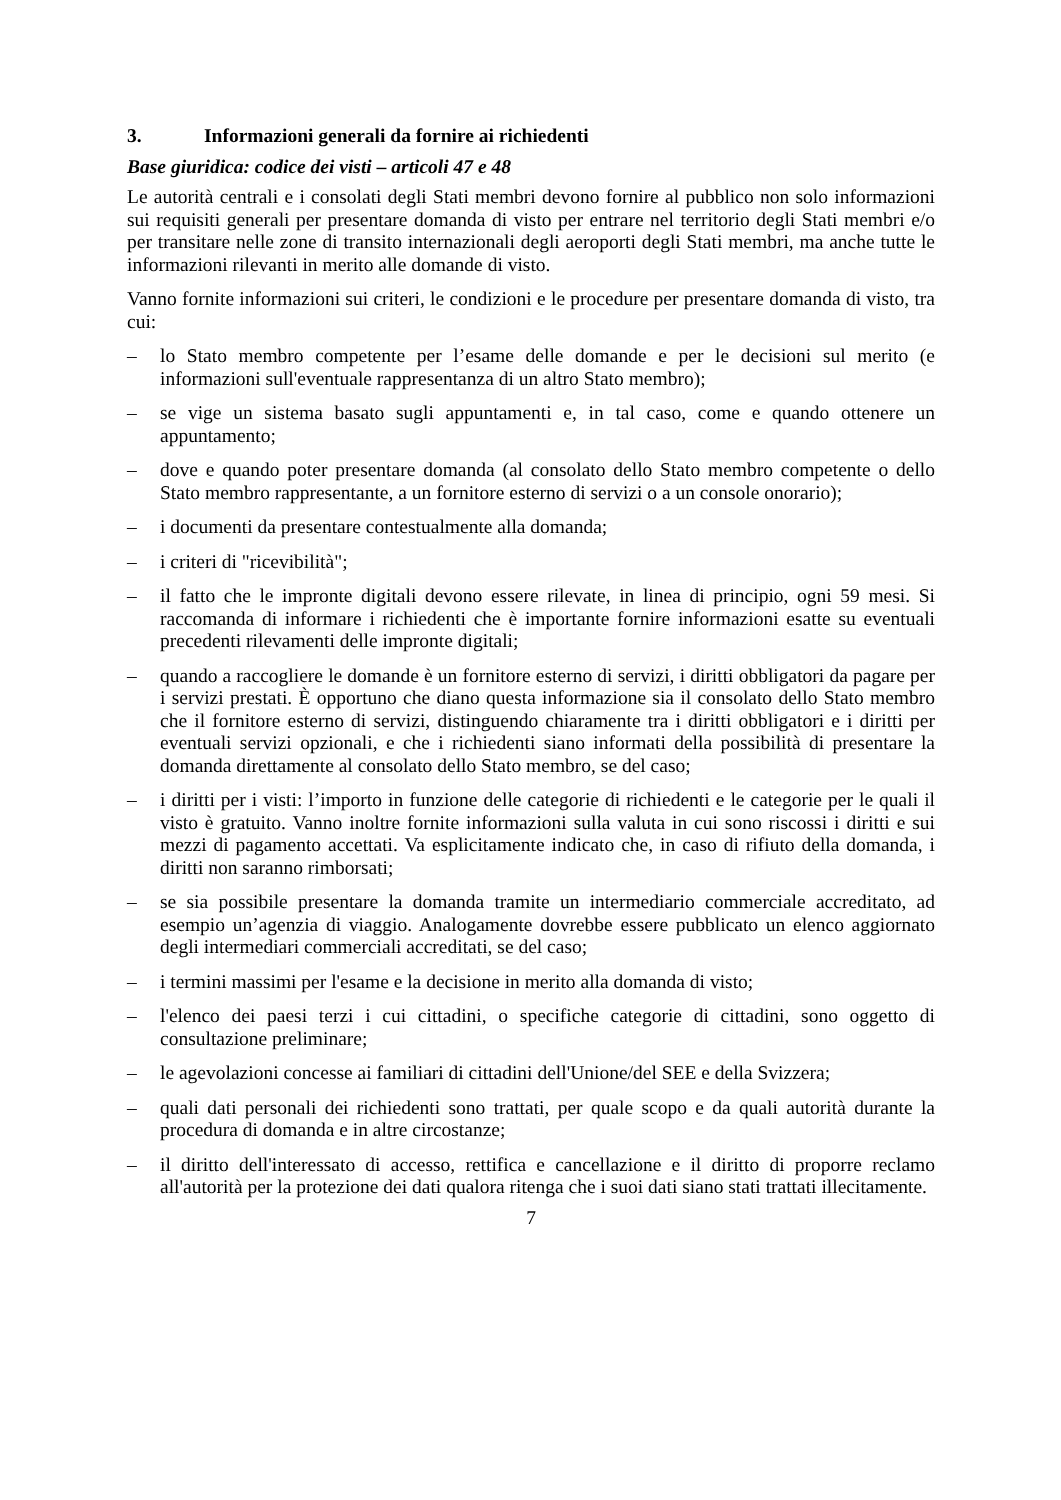3. Informazioni generali da fornire ai richiedenti
Base giuridica: codice dei visti – articoli 47 e 48
Le autorità centrali e i consolati degli Stati membri devono fornire al pubblico non solo informazioni sui requisiti generali per presentare domanda di visto per entrare nel territorio degli Stati membri e/o per transitare nelle zone di transito internazionali degli aeroporti degli Stati membri, ma anche tutte le informazioni rilevanti in merito alle domande di visto.
Vanno fornite informazioni sui criteri, le condizioni e le procedure per presentare domanda di visto, tra cui:
– lo Stato membro competente per l’esame delle domande e per le decisioni sul merito (e informazioni sull'eventuale rappresentanza di un altro Stato membro);
– se vige un sistema basato sugli appuntamenti e, in tal caso, come e quando ottenere un appuntamento;
– dove e quando poter presentare domanda (al consolato dello Stato membro competente o dello Stato membro rappresentante, a un fornitore esterno di servizi o a un console onorario);
– i documenti da presentare contestualmente alla domanda;
– i criteri di "ricevibilità";
– il fatto che le impronte digitali devono essere rilevate, in linea di principio, ogni 59 mesi. Si raccomanda di informare i richiedenti che è importante fornire informazioni esatte su eventuali precedenti rilevamenti delle impronte digitali;
– quando a raccogliere le domande è un fornitore esterno di servizi, i diritti obbligatori da pagare per i servizi prestati. È opportuno che diano questa informazione sia il consolato dello Stato membro che il fornitore esterno di servizi, distinguendo chiaramente tra i diritti obbligatori e i diritti per eventuali servizi opzionali, e che i richiedenti siano informati della possibilità di presentare la domanda direttamente al consolato dello Stato membro, se del caso;
– i diritti per i visti: l’importo in funzione delle categorie di richiedenti e le categorie per le quali il visto è gratuito. Vanno inoltre fornite informazioni sulla valuta in cui sono riscossi i diritti e sui mezzi di pagamento accettati. Va esplicitamente indicato che, in caso di rifiuto della domanda, i diritti non saranno rimborsati;
– se sia possibile presentare la domanda tramite un intermediario commerciale accreditato, ad esempio un’agenzia di viaggio. Analogamente dovrebbe essere pubblicato un elenco aggiornato degli intermediari commerciali accreditati, se del caso;
– i termini massimi per l'esame e la decisione in merito alla domanda di visto;
– l'elenco dei paesi terzi i cui cittadini, o specifiche categorie di cittadini, sono oggetto di consultazione preliminare;
– le agevolazioni concesse ai familiari di cittadini dell'Unione/del SEE e della Svizzera;
– quali dati personali dei richiedenti sono trattati, per quale scopo e da quali autorità durante la procedura di domanda e in altre circostanze;
– il diritto dell'interessato di accesso, rettifica e cancellazione e il diritto di proporre reclamo all'autorità per la protezione dei dati qualora ritenga che i suoi dati siano stati trattati illecitamente.
7